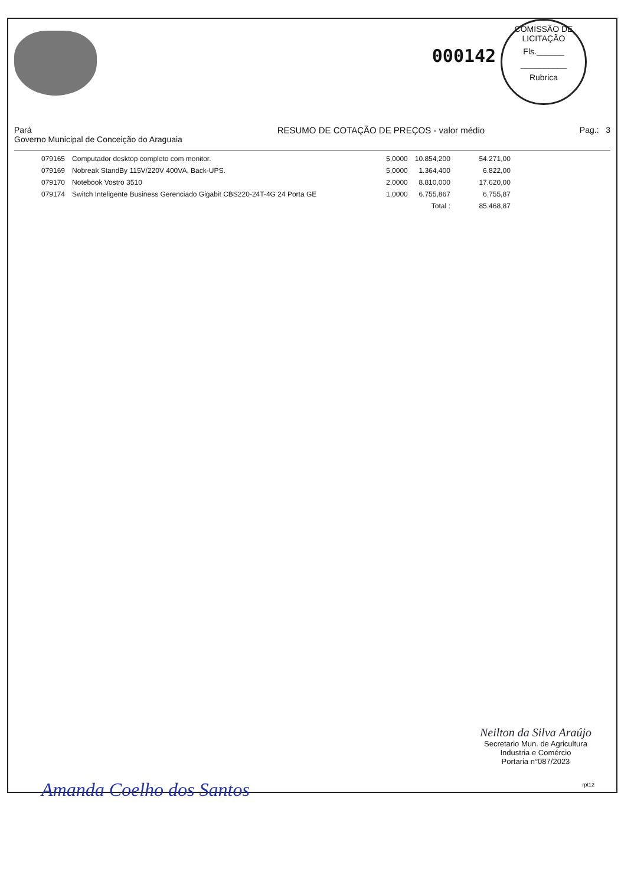000142
COMISSÃO DE LICITAÇÃO
Fls.______
__________
Rubrica
Pará
Governo Municipal de Conceição do Araguaia
RESUMO DE COTAÇÃO DE PREÇOS - valor médio
Pag.: 3
| 079165 | Computador desktop completo com monitor. | 5,0000 | 10.854,200 | 54.271,00 |
| 079169 | Nobreak StandBy 115V/220V 400VA, Back-UPS. | 5,0000 | 1.364,400 | 6.822,00 |
| 079170 | Notebook Vostro 3510 | 2,0000 | 8.810,000 | 17.620,00 |
| 079174 | Switch Inteligente Business Gerenciado Gigabit CBS220-24T-4G 24 Porta GE | 1,0000 | 6.755,867 | 6.755,87 |
| | | | Total : | 85.468,87 |
Neilton da Silva Araújo
Secretario Mun. de Agricultura
Industria e Comércio
Portaria n°087/2023
rpt12 Amanda Coelho dos Santos